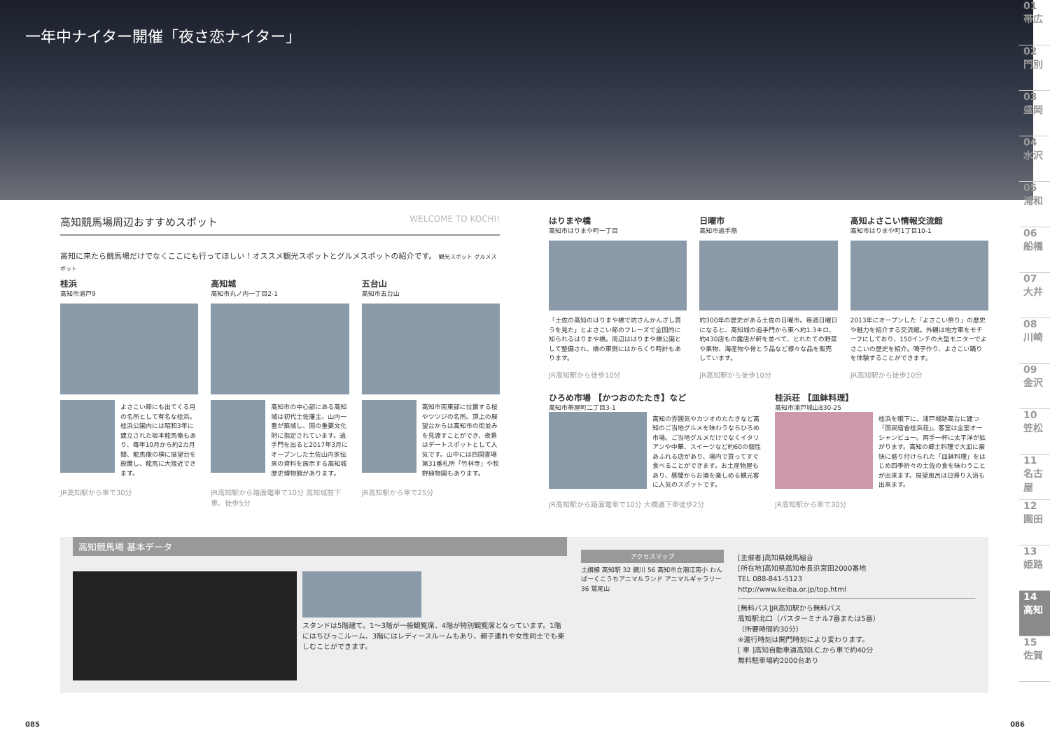一年中ナイター開催「夜さ恋ナイター」
01 帯広
02 門別
03 盛岡
04 水沢
05 浦和
06 船橋
07 大井
08 川崎
09 金沢
10 笠松
11 名古屋
12 園田
13 姫路
14 高知
15 佐賀
高知競馬場周辺おすすめスポット WELCOME TO KOCHI!
高知に来たら競馬場だけでなくここにも行ってほしい！オススメ観光スポットとグルメスポットの紹介です。 観光スポット グルメスポット
桂浜
高知市浦戸9
よさこい節にも出てくる月の名所として有名な桂浜。桂浜公園内には昭和3年に建立された坂本龍馬像もあり、毎年10月から約2カ月間、龍馬像の横に展望台を設置し、龍馬に大接近できます。
JR高知駅から車で30分
高知城
高知市丸ノ内一丁目2-1
高知市の中心部にある高知城は初代土佐藩主、山内一豊が築城し、国の重要文化財に指定されています。追手門を出ると2017年3月にオープンした土佐山内家伝来の資料を展示する高知城歴史博物館があります。
JR高知駅から路面電車で10分 高知城前下車、徒歩5分
五台山
高知市五台山
高知市南東部に位置する桜やツツジの名所。頂上の展望台からは高知市の街並みを見渡すことができ、夜景はデートスポットとして人気です。山中には四国霊場第31番札所「竹林寺」や牧野植物園もあります。
JR高知駅から車で25分
はりまや橋
高知市はりまや町一丁目
「土佐の高知のはりまや橋で坊さんかんざし買うを見た」とよさこい節のフレーズで全国的に知られるはりまや橋。周辺ははりまや橋公園として整備され、橋の東側にはからくり時計もあります。
JR高知駅から徒歩10分
日曜市
高知市追手筋
約300年の歴史がある土佐の日曜市。毎週日曜日になると、高知城の追手門から東へ約1.3キロ、約430店もの露店が軒を並べて、とれたての野菜や果物、海産物や骨とう品など様々な品を販売しています。
JR高知駅から徒歩10分
高知よさこい情報交流館
高知市はりまや町1丁目10-1
2013年にオープンした「よさこい祭り」の歴史や魅力を紹介する交流館。外観は地方車をモチーフにしており、150インチの大型モニターでよさこいの歴史を紹介。鳴子作り、よさこい踊りを体験することができます。
JR高知駅から徒歩10分
ひろめ市場 【かつおのたたき】など
高知市帯屋町二丁目3-1
高知の雰囲気やカツオのたたきなど高知のご当地グルメを味わうならひろめ市場。ご当地グルメだけでなくイタリアンや中華、スイーツなど約60の個性あふれる店があり、場内で買ってすぐ食べることができます。お土産物屋もあり、昼間からお酒を楽しめる観光客に人気のスポットです。
JR高知駅から路面電車で10分 大橋通下車徒歩2分
桂浜荘 【皿鉢料理】
高知市浦戸城山830-25
桂浜を眼下に、浦戸城跡高台に建つ「国民宿舎桂浜荘」。客室は全室オーシャンビュー。両手一杯に太平洋が拡がります。高知の郷土料理で大皿に豪快に盛り付けられた「皿鉢料理」をはじめ四季折々の土佐の食を味わうことが出来ます。展望風呂は日帰り入浴も出来ます。
JR高知駅から車で30分
高知競馬場 基本データ
スタンドは5階建て。1～3階が一般観覧席、4階が特別観覧席となっています。1階にはちびっこルーム、3階にはレディースルームもあり、親子連れや女性同士でも楽しむことができます。
アクセスマップ
土讃線 高知駅 32 鏡川 56 高知市立潮江南小 わんぱーくこうちアニマルランド アニマルギャラリー 36 鷲尾山
[主催者]高知県競馬組合
[所在地]高知県高知市長浜宮田2000番地
TEL 088-841-5123
http://www.keiba.or.jp/top.html
[無料バス]JR高知駅から無料バス
高知駅北口（バスターミナル7番または5番）
（所要時間約30分）
※運行時刻は開門時刻により変わります。
[ 車 ]高知自動車道高知I.C.から車で約40分
無料駐車場約2000台あり
085 086